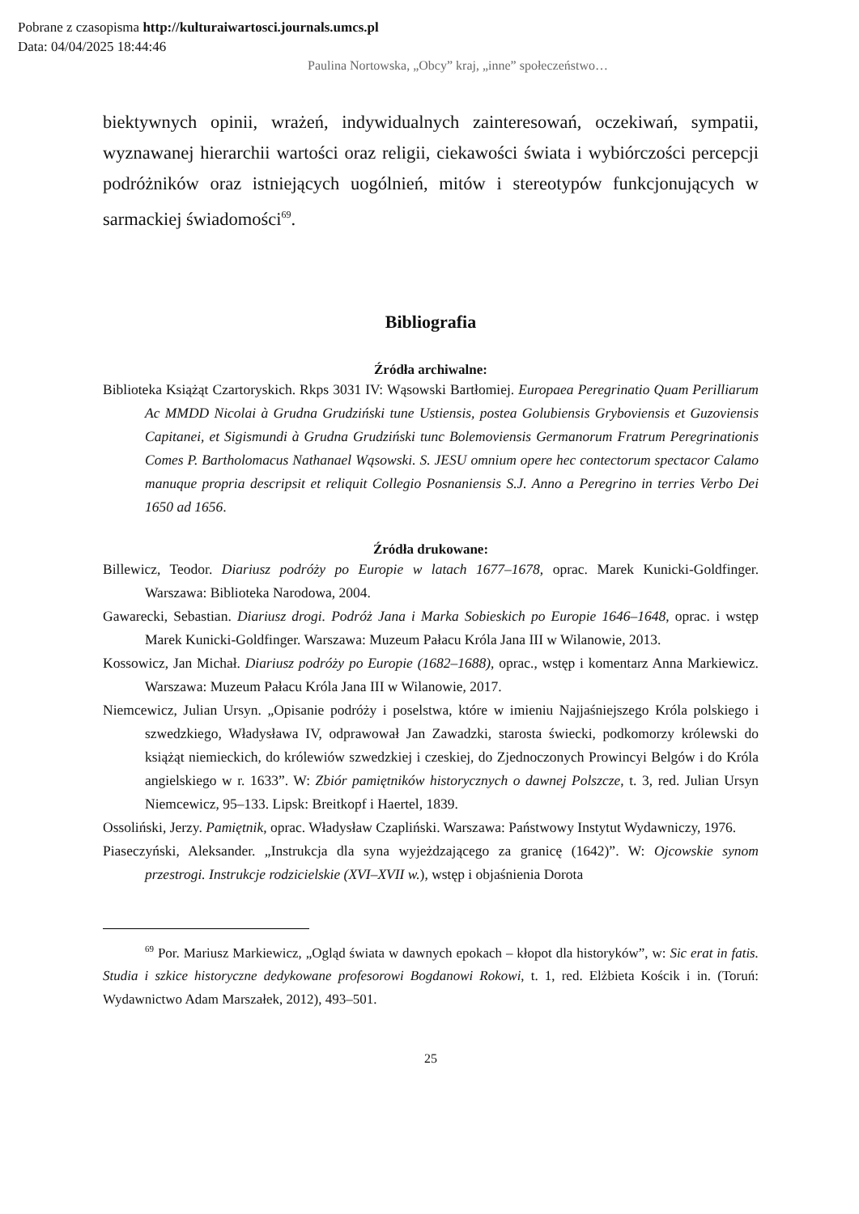Pobrane z czasopisma http://kulturaiwartosci.journals.umcs.pl
Data: 04/04/2025 18:44:46
Paulina Nortowska, „Obcy” kraj, „inne” społeczeństwo…
biektywnych opinii, wrażeń, indywidualnych zainteresowań, oczekiwań, sympatii, wyznawanej hierarchii wartości oraz religii, ciekawości świata i wybiórczości percepcji podróżników oraz istniejących uogólnień, mitów i stereotypów funkcjonujących w sarmackiej świadomości<sup>69</sup>.
Bibliografia
Źródła archiwalne:
Biblioteka Książąt Czartoryskich. Rkps 3031 IV: Wąsowski Bartłomiej. Europaea Peregrinatio Quam Perilliarum Ac MMDD Nicolai à Grudna Grudziński tune Ustiensis, postea Golubiensis Gryboviensis et Guzoviensis Capitanei, et Sigismundi à Grudna Grudziński tunc Bolemoviensis Germanorum Fratrum Peregrinationis Comes P. Bartholomacus Nathanael Wąsowski. S. JESU omnium opere hec contectorum spectacor Calamo manuque propria descripsit et reliquit Collegio Posnaniensis S.J. Anno a Peregrino in terries Verbo Dei 1650 ad 1656.
Źródła drukowane:
Billewicz, Teodor. Diariusz podróży po Europie w latach 1677–1678, oprac. Marek Kunicki-Goldfinger. Warszawa: Biblioteka Narodowa, 2004.
Gawarecki, Sebastian. Diariusz drogi. Podróż Jana i Marka Sobieskich po Europie 1646–1648, oprac. i wstęp Marek Kunicki-Goldfinger. Warszawa: Muzeum Pałacu Króla Jana III w Wilanowie, 2013.
Kossowicz, Jan Michał. Diariusz podróży po Europie (1682–1688), oprac., wstęp i komentarz Anna Markiewicz. Warszawa: Muzeum Pałacu Króla Jana III w Wilanowie, 2017.
Niemcewicz, Julian Ursyn. „Opisanie podróży i poselstwa, które w imieniu Najjaśniejszego Króla polskiego i szwedzkiego, Władysława IV, odprawował Jan Zawadzki, starosta świecki, podkomorzy królewski do książąt niemieckich, do królewiów szwedzkiej i czeskiej, do Zjednoczonych Prowincyi Belgów i do Króla angielskiego w r. 1633”. W: Zbiór pamiętników historycznych o dawnej Polszcze, t. 3, red. Julian Ursyn Niemcewicz, 95–133. Lipsk: Breitkopf i Haertel, 1839.
Ossoliński, Jerzy. Pamiętnik, oprac. Władysław Czapliński. Warszawa: Państwowy Instytut Wydawniczy, 1976.
Piaseczyński, Aleksander. „Instrukcja dla syna wyjeżdzającego za granicę (1642)”. W: Ojcowskie synom przestrogi. Instrukcje rodzicielskie (XVI–XVII w.), wstęp i objaśnienia Dorota
<sup>69</sup> Por. Mariusz Markiewicz, „Ogląd świata w dawnych epokach – kłopot dla historyków”, w: Sic erat in fatis. Studia i szkice historyczne dedykowane profesorowi Bogdanowi Rokowi, t. 1, red. Elżbieta Kościk i in. (Toruń: Wydawnictwo Adam Marszałek, 2012), 493–501.
25